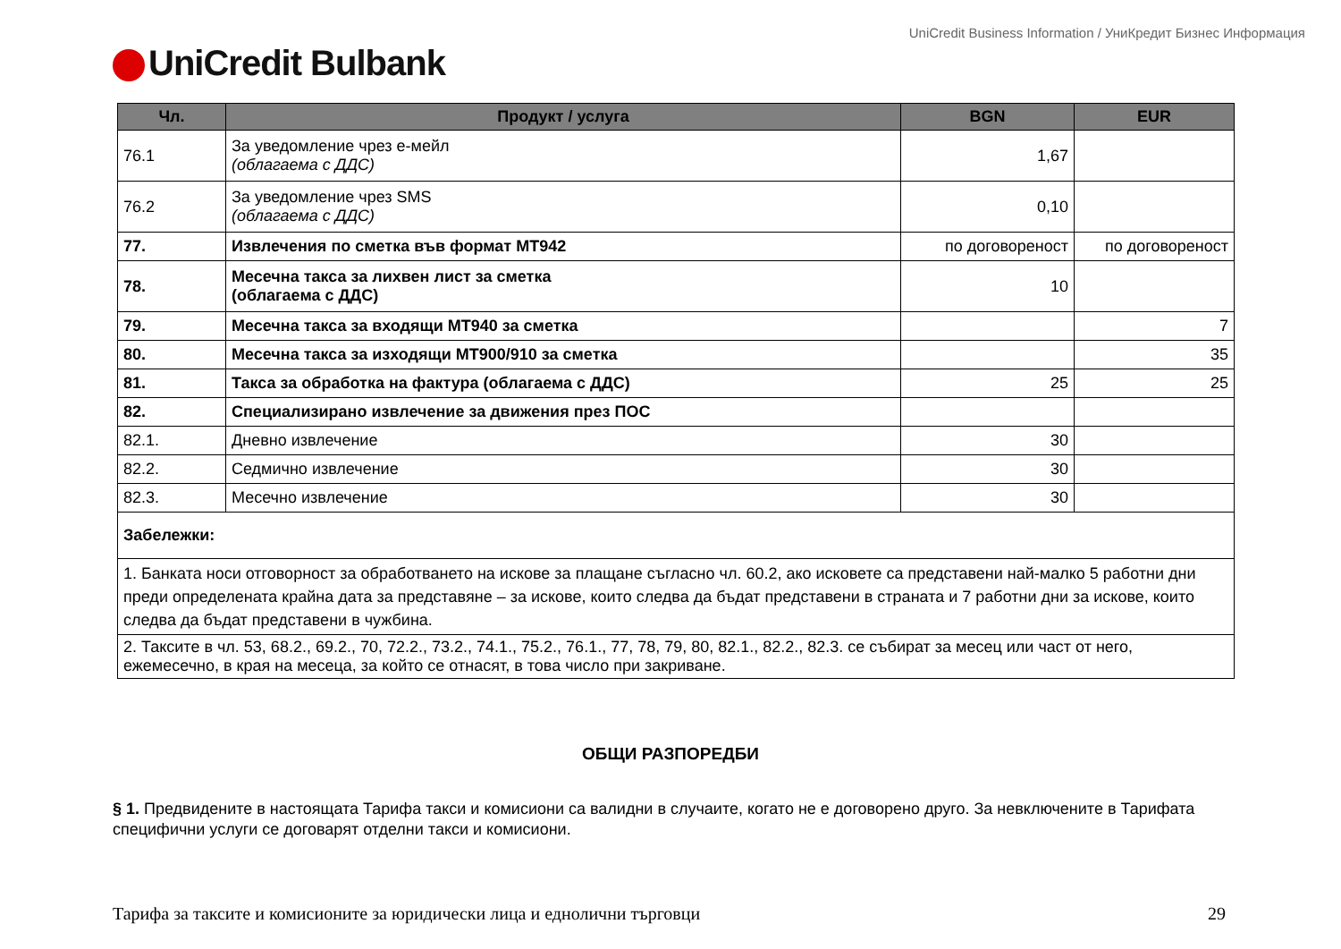UniCredit Business Information / УниКредит Бизнес Информация
UniCredit Bulbank
| Чл. | Продукт / услуга | BGN | EUR |
| --- | --- | --- | --- |
| 76.1 | За уведомление чрез е-мейл (облагаема с ДДС) | 1,67 | |
| 76.2 | За уведомление чрез SMS (облагаема с ДДС) | 0,10 | |
| 77. | Извлечения по сметка във формат MT942 | по договореност | по договореност |
| 78. | Месечна такса за лихвен лист за сметка (облагаема с ДДС) | 10 | |
| 79. | Месечна такса за входящи MT940 за сметка | | 7 |
| 80. | Месечна такса за изходящи MT900/910 за сметка | | 35 |
| 81. | Такса за обработка на фактура (облагаема с ДДС) | 25 | 25 |
| 82. | Специализирано извлечение за движения през ПОС | | |
| 82.1. | Дневно извлечение | 30 | |
| 82.2. | Седмично извлечение | 30 | |
| 82.3. | Месечно извлечение | 30 | |
| Забележки: | | | |
| 1. Банката носи отговорност за обработването на искове за плащане съгласно чл. 60.2, ако исковете са представени най-малко 5 работни дни преди определената крайна дата за представяне – за искове, които следва да бъдат представени в страната и 7 работни дни за искове, които следва да бъдат представени в чужбина. | | | |
| 2. Таксите в чл. 53, 68.2., 69.2., 70, 72.2., 73.2., 74.1., 75.2., 76.1., 77, 78, 79, 80, 82.1., 82.2., 82.3. се събират за месец или част от него, ежемесечно, в края на месеца, за който се отнасят, в това число при закриване. | | | |
ОБЩИ РАЗПОРЕДБИ
§ 1. Предвидените в настоящата Тарифа такси и комисиони са валидни в случаите, когато не е договорено друго. За невключените в Тарифата специфични услуги се договарят отделни такси и комисиони.
Тарифа за таксите и комисионите за юридически лица и еднолични търговци 29